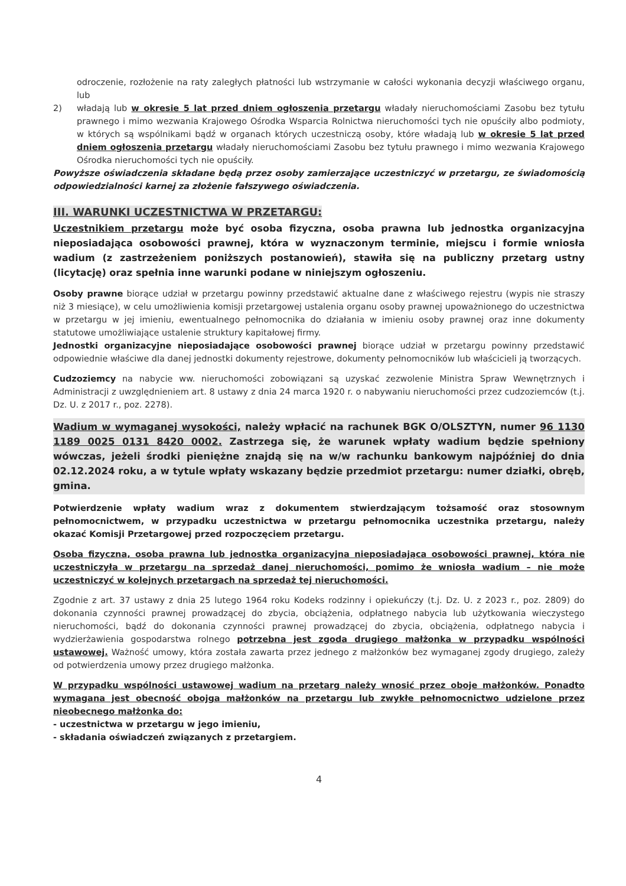odroczenie, rozłożenie na raty zaległych płatności lub wstrzymanie w całości wykonania decyzji właściwego organu, lub
2) władają lub w okresie 5 lat przed dniem ogłoszenia przetargu władały nieruchomościami Zasobu bez tytułu prawnego i mimo wezwania Krajowego Ośrodka Wsparcia Rolnictwa nieruchomości tych nie opuściły albo podmioty, w których są wspólnikami bądź w organach których uczestniczą osoby, które władają lub w okresie 5 lat przed dniem ogłoszenia przetargu władały nieruchomościami Zasobu bez tytułu prawnego i mimo wezwania Krajowego Ośrodka nieruchomości tych nie opuściły.
Powyższe oświadczenia składane będą przez osoby zamierzające uczestniczyć w przetargu, ze świadomością odpowiedzialności karnej za złożenie fałszywego oświadczenia.
III. WARUNKI UCZESTNICTWA W PRZETARGU:
Uczestnikiem przetargu może być osoba fizyczna, osoba prawna lub jednostka organizacyjna nieposiadająca osobowości prawnej, która w wyznaczonym terminie, miejscu i formie wniosła wadium (z zastrzeżeniem poniższych postanowień), stawiła się na publiczny przetarg ustny (licytację) oraz spełnia inne warunki podane w niniejszym ogłoszeniu.
Osoby prawne biorące udział w przetargu powinny przedstawić aktualne dane z właściwego rejestru (wypis nie straszy niż 3 miesiące), w celu umożliwienia komisji przetargowej ustalenia organu osoby prawnej upoważnionego do uczestnictwa w przetargu w jej imieniu, ewentualnego pełnomocnika do działania w imieniu osoby prawnej oraz inne dokumenty statutowe umożliwiające ustalenie struktury kapitałowej firmy.
Jednostki organizacyjne nieposiadające osobowości prawnej biorące udział w przetargu powinny przedstawić odpowiednie właściwe dla danej jednostki dokumenty rejestrowe, dokumenty pełnomocników lub właścicieli ją tworzących.
Cudzoziemcy na nabycie ww. nieruchomości zobowiązani są uzyskać zezwolenie Ministra Spraw Wewnętrznych i Administracji z uwzględnieniem art. 8 ustawy z dnia 24 marca 1920 r. o nabywaniu nieruchomości przez cudzoziemców (t.j. Dz. U. z 2017 r., poz. 2278).
Wadium w wymaganej wysokości, należy wpłacić na rachunek BGK O/OLSZTYN, numer 96 1130 1189 0025 0131 8420 0002. Zastrzega się, że warunek wpłaty wadium będzie spełniony wówczas, jeżeli środki pieniężne znajdą się na w/w rachunku bankowym najpóźniej do dnia 02.12.2024 roku, a w tytule wpłaty wskazany będzie przedmiot przetargu: numer działki, obręb, gmina.
Potwierdzenie wpłaty wadium wraz z dokumentem stwierdzającym tożsamość oraz stosownym pełnomocnictwem, w przypadku uczestnictwa w przetargu pełnomocnika uczestnika przetargu, należy okazać Komisji Przetargowej przed rozpoczęciem przetargu.
Osoba fizyczna, osoba prawna lub jednostka organizacyjna nieposiadająca osobowości prawnej, która nie uczestniczyła w przetargu na sprzedaż danej nieruchomości, pomimo że wniosła wadium – nie może uczestniczyć w kolejnych przetargach na sprzedaż tej nieruchomości.
Zgodnie z art. 37 ustawy z dnia 25 lutego 1964 roku Kodeks rodzinny i opiekuńczy (t.j. Dz. U. z 2023 r., poz. 2809) do dokonania czynności prawnej prowadzącej do zbycia, obciążenia, odpłatnego nabycia lub użytkowania wieczystego nieruchomości, bądź do dokonania czynności prawnej prowadzącej do zbycia, obciążenia, odpłatnego nabycia i wydzierżawienia gospodarstwa rolnego potrzebna jest zgoda drugiego małżonka w przypadku wspólności ustawowej. Ważność umowy, która została zawarta przez jednego z małżonków bez wymaganej zgody drugiego, zależy od potwierdzenia umowy przez drugiego małżonka.
W przypadku wspólności ustawowej wadium na przetarg należy wnosić przez oboje małżonków. Ponadto wymagana jest obecność obojga małżonków na przetargu lub zwykłe pełnomocnictwo udzielone przez nieobecnego małżonka do:
- uczestnictwa w przetargu w jego imieniu,
- składania oświadczeń związanych z przetargiem.
4